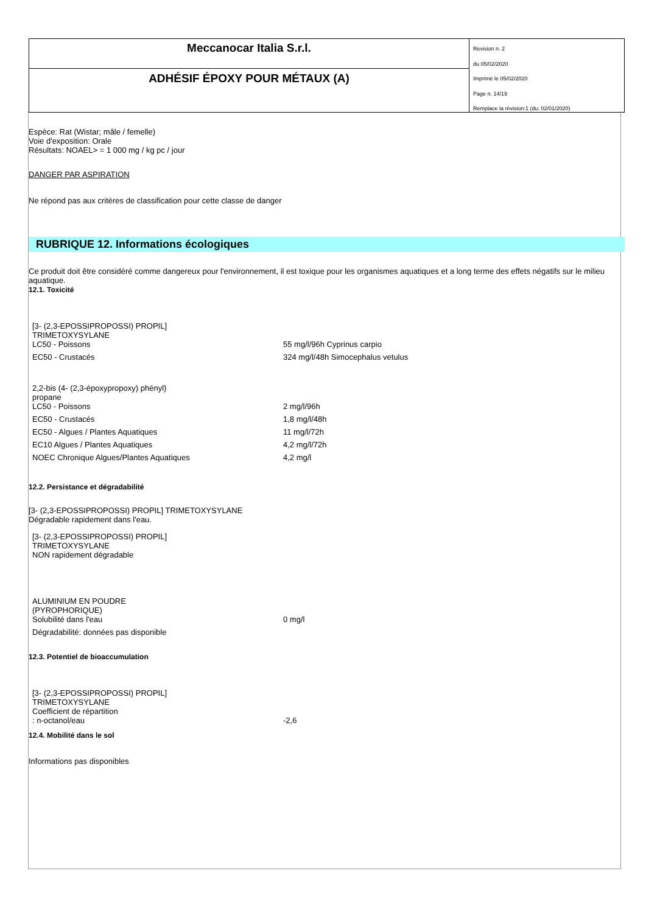Meccanocar Italia S.r.l.
ADHÉSIF ÉPOXY POUR MÉTAUX (A)
Revision n. 2
du 05/02/2020
Imprimè le 05/02/2020
Page n. 14/19
Remplace la révision:1 (du: 02/01/2020)
Espèce: Rat (Wistar; mâle / femelle)
Voie d'exposition: Orale
Résultats: NOAEL> = 1 000 mg / kg pc / jour
DANGER PAR ASPIRATION
Ne répond pas aux critères de classification pour cette classe de danger
RUBRIQUE 12. Informations écologiques
Ce produit doit être considéré comme dangereux pour l'environnement, il est toxique pour les organismes aquatiques et a long terme des effets négatifs sur le milieu aquatique.
12.1. Toxicité
| [3- (2,3-EPOSSIPROPOSSI) PROPIL] TRIMETOXYSYLANE LC50 - Poissons | 55 mg/l/96h Cyprinus carpio |
| EC50 - Crustacés | 324 mg/l/48h Simocephalus vetulus |
| 2,2-bis (4- (2,3-époxypropoxy) phényl) propane LC50 - Poissons | 2 mg/l/96h |
| EC50 - Crustacés | 1,8 mg/l/48h |
| EC50 - Algues / Plantes Aquatiques | 11 mg/l/72h |
| EC10 Algues / Plantes Aquatiques | 4,2 mg/l/72h |
| NOEC Chronique Algues/Plantes Aquatiques | 4,2 mg/l |
12.2. Persistance et dégradabilité
[3- (2,3-EPOSSIPROPOSSI) PROPIL] TRIMETOXYSYLANE
Dégradable rapidement dans l'eau.
| [3- (2,3-EPOSSIPROPOSSI) PROPIL] TRIMETOXYSYLANE NON rapidement dégradable |
| ALUMINIUM EN POUDRE (PYROPHORIQUE) Solubilité dans l'eau | 0 mg/l |
| Dégradabilité: données pas disponible | |
12.3. Potentiel de bioaccumulation
| [3- (2,3-EPOSSIPROPOSSI) PROPIL] TRIMETOXYSYLANE Coefficient de répartition : n-octanol/eau | -2,6 |
12.4. Mobilité dans le sol
Informations pas disponibles